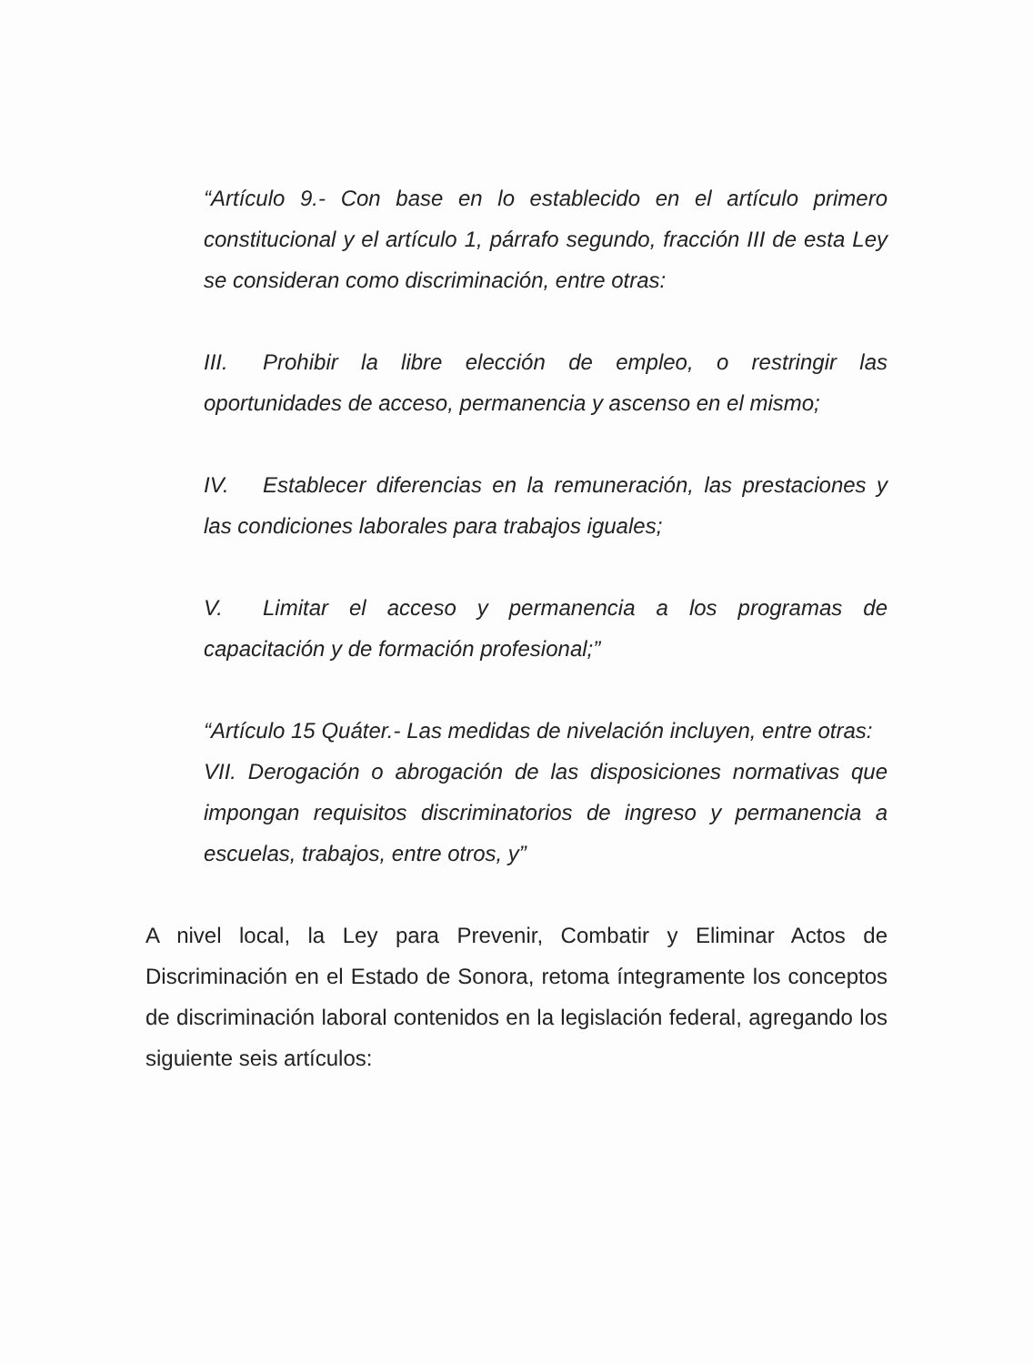“Artículo 9.- Con base en lo establecido en el artículo primero constitucional y el artículo 1, párrafo segundo, fracción III de esta Ley se consideran como discriminación, entre otras:
III. Prohibir la libre elección de empleo, o restringir las oportunidades de acceso, permanencia y ascenso en el mismo;
IV. Establecer diferencias en la remuneración, las prestaciones y las condiciones laborales para trabajos iguales;
V. Limitar el acceso y permanencia a los programas de capacitación y de formación profesional;”
“Artículo 15 Quáter.- Las medidas de nivelación incluyen, entre otras:
VII. Derogación o abrogación de las disposiciones normativas que impongan requisitos discriminatorios de ingreso y permanencia a escuelas, trabajos, entre otros, y”
A nivel local, la Ley para Prevenir, Combatir y Eliminar Actos de Discriminación en el Estado de Sonora, retoma íntegramente los conceptos de discriminación laboral contenidos en la legislación federal, agregando los siguiente seis artículos: